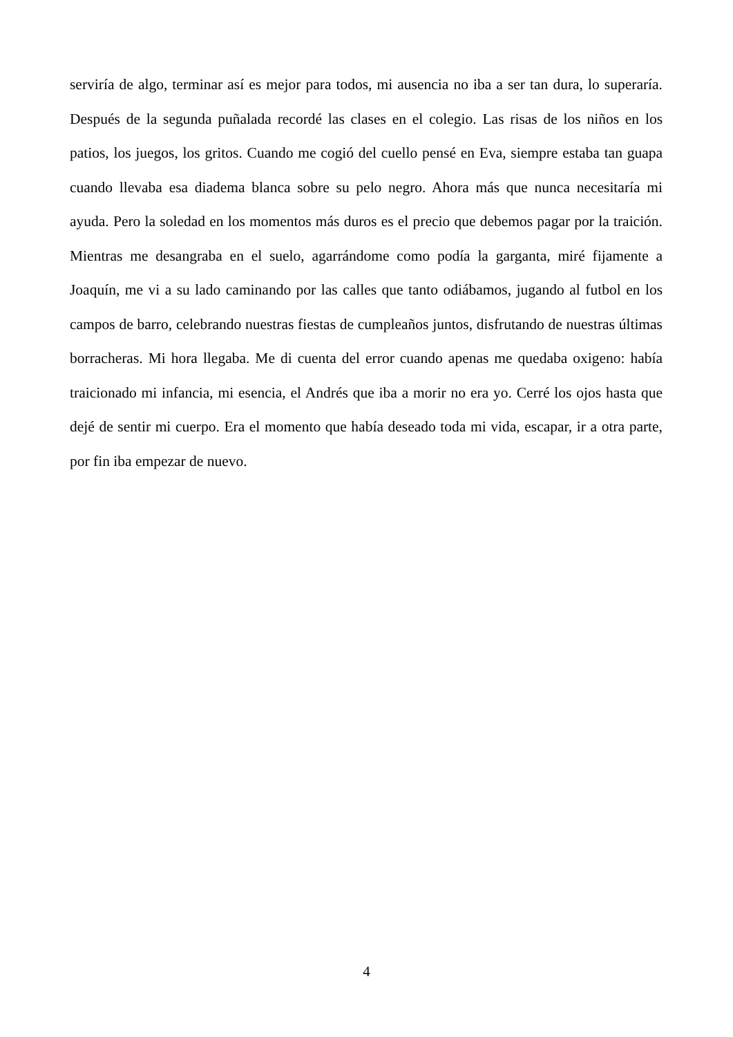serviría de algo, terminar así es mejor para todos, mi ausencia no iba a ser tan dura, lo superaría. Después de la segunda puñalada recordé las clases en el colegio. Las risas de los niños en los patios, los juegos, los gritos. Cuando me cogió del cuello pensé en Eva, siempre estaba tan guapa cuando llevaba esa diadema blanca sobre su pelo negro. Ahora más que nunca necesitaría mi ayuda. Pero la soledad en los momentos más duros es el precio que debemos pagar por la traición. Mientras me desangraba en el suelo, agarrándome como podía la garganta, miré fijamente a Joaquín, me vi a su lado caminando por las calles que tanto odiábamos, jugando al futbol en los campos de barro, celebrando nuestras fiestas de cumpleaños juntos, disfrutando de nuestras últimas borracheras. Mi hora llegaba. Me di cuenta del error cuando apenas me quedaba oxigeno: había traicionado mi infancia, mi esencia, el Andrés que iba a morir no era yo. Cerré los ojos hasta que dejé de sentir mi cuerpo. Era el momento que había deseado toda mi vida, escapar, ir a otra parte, por fin iba empezar de nuevo.
4